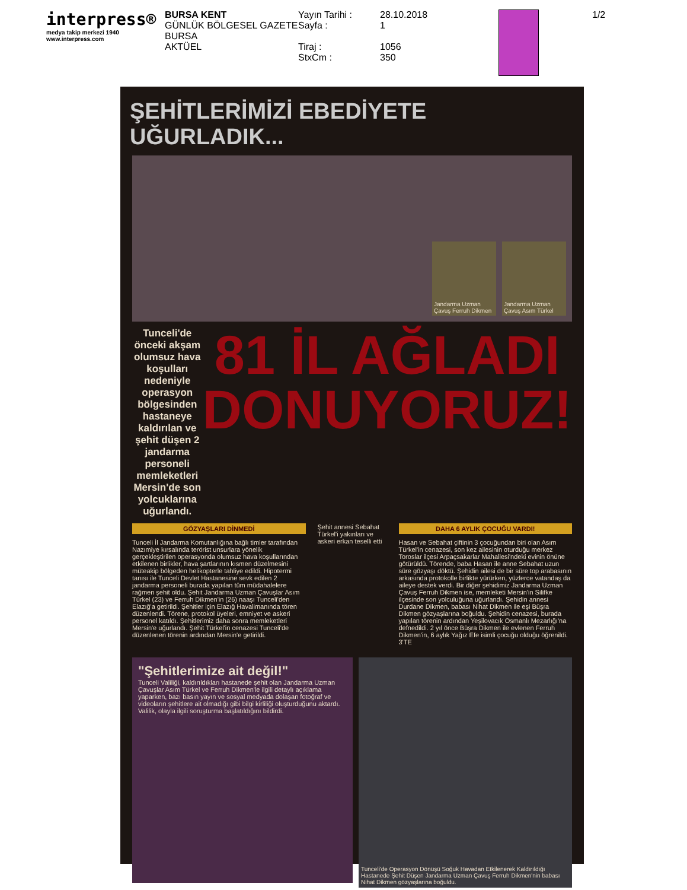interpress®
medya takip merkezi 1940
www.interpress.com
BURSA KENT
GÜNLÜK BÖLGESEL GAZETE
BURSA
AKTÜEL
Yayın Tarihi :
Sayfa :
Tiraj :
StxCm :
28.10.2018
1
1056
350
1/2
ŞEHİTLERİMİZİ EBEDİYETE UĞURLADIK...
Jandarma Uzman Çavuş Ferruh Dikmen
Jandarma Uzman Çavuş Asım Türkel
Tunceli'de önceki akşam olumsuz hava koşulları nedeniyle operasyon bölgesinden hastaneye kaldırılan ve şehit düşen 2 jandarma personeli memleketleri Mersin'de son yolcuklarına uğurlandı.
81 İL AĞLADI DONUYORUZ!
GÖZYAŞLARI DİNMEDİ
Tunceli İl Jandarma Komutanlığına bağlı timler tarafından Nazımiye kırsalında terörist unsurlara yönelik gerçekleştirilen operasyonda olumsuz hava koşullarından etkilenen birlikler, hava şartlarının kısmen düzelmesini müteakip bölgeden helikopterle tahliye edildi. Hipotermi tanısı ile Tunceli Devlet Hastanesine sevk edilen 2 jandarma personeli burada yapılan tüm müdahalelere rağmen şehit oldu. Şehit Jandarma Uzman Çavuşlar Asım Türkel (23) ve Ferruh Dikmen'in (26) naaşı Tunceli'den Elazığ'a getirildi. Şehitler için Elazığ Havalimanında tören düzenlendi. Törene, protokol üyeleri, emniyet ve askeri personel katıldı. Şehitlerimiz daha sonra memleketleri Mersin'e uğurlandı. Şehit Türkel'in cenazesi Tunceli'de düzenlenen törenin ardından Mersin'e getirildi.
Şehit annesi Sebahat Türkel'i yakınları ve askeri erkan teselli etti
DAHA 6 AYLIK ÇOCUĞU VARDI!
Hasan ve Sebahat çiftinin 3 çocuğundan biri olan Asım Türkel'in cenazesi, son kez ailesinin oturduğu merkez Toroslar ilçesi Arpaçsakarlar Mahallesi'ndeki evinin önüne götürüldü. Törende, baba Hasan ile anne Sebahat uzun süre gözyaşı döktü. Şehidin ailesi de bir süre top arabasının arkasında protokolle birlikte yürürken, yüzlerce vatandaş da aileye destek verdi. Bir diğer şehidimiz Jandarma Uzman Çavuş Ferruh Dikmen ise, memleketi Mersin'in Silifke ilçesinde son yolculuğuna uğurlandı. Şehidin annesi Durdane Dikmen, babası Nihat Dikmen ile eşi Büşra Dikmen gözyaşlarına boğuldu. Şehidin cenazesi, burada yapılan törenin ardından Yeşilovacık Osmanlı Mezarlığı'na defnedildi. 2 yıl önce Büşra Dikmen ile evlenen Ferruh Dikmen'in, 6 aylık Yağız Efe isimli çocuğu olduğu öğrenildi. 3'TE
"Şehitlerimize ait değil!"
Tunceli Valiliği, kaldırıldıkları hastanede şehit olan Jandarma Uzman Çavuşlar Asım Türkel ve Ferruh Dikmen'le ilgili detaylı açıklama yaparken, bazı basın yayın ve sosyal medyada dolaşan fotoğraf ve videoların şehitlere ait olmadığı gibi bilgi kirliliği oluşturduğunu aktardı. Valilik, olayla ilgili soruşturma başlatıldığını bildirdi.
Tunceli'de Operasyon Dönüşü Soğuk Havadan Etkilenerek Kaldırıldığı Hastanede Şehit Düşen Jandarma Uzman Çavuş Ferruh Dikmen'nin babası Nihat Dikmen gözyaşlarına boğuldu.